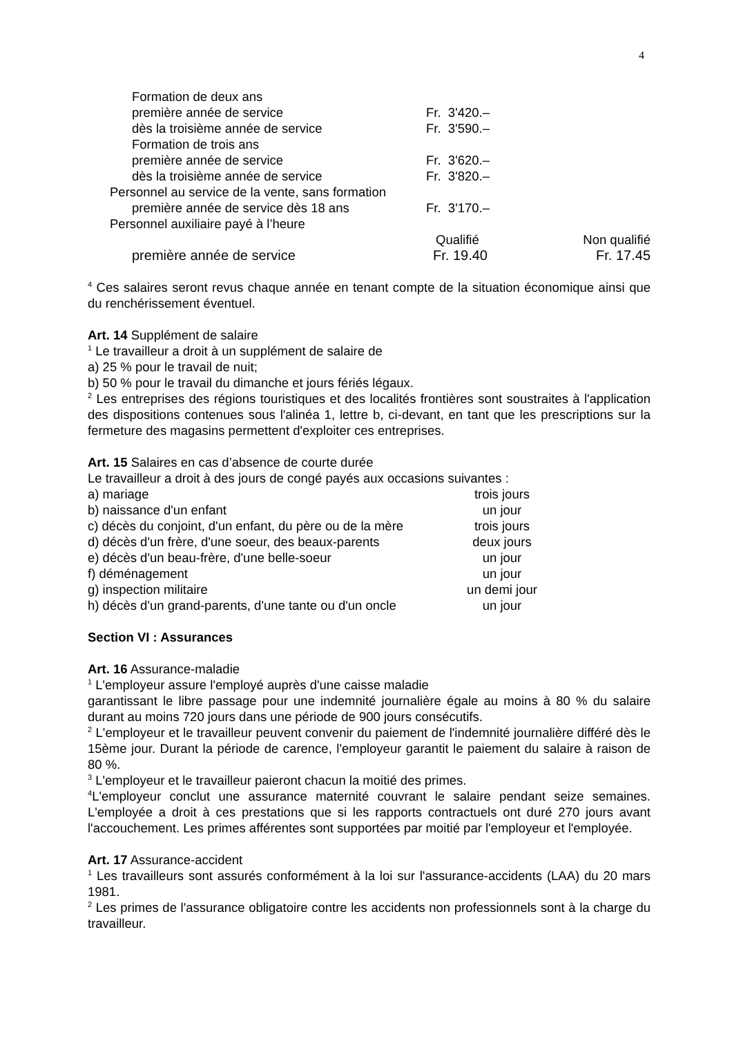4
| Formation de deux ans | | |
| première année de service | Fr. 3'420.– | |
| dès la troisième année de service | Fr. 3'590.– | |
| Formation de trois ans | | |
| première année de service | Fr. 3'620.– | |
| dès la troisième année de service | Fr. 3'820.– | |
| Personnel au service de la vente, sans formation | | |
| première année de service dès 18 ans | Fr. 3'170.– | |
| Personnel auxiliaire payé à l’heure | | |
| | Qualifié | Non qualifié |
| première année de service | Fr. 19.40 | Fr. 17.45 |
<sup>4</sup> Ces salaires seront revus chaque année en tenant compte de la situation économique ainsi que du renchérissement éventuel.
Art. 14 Supplément de salaire
<sup>1</sup> Le travailleur a droit à un supplément de salaire de
a) 25 % pour le travail de nuit;
b) 50 % pour le travail du dimanche et jours fériés légaux.
<sup>2</sup> Les entreprises des régions touristiques et des localités frontières sont soustraites à l'application des dispositions contenues sous l'alinéa 1, lettre b, ci-devant, en tant que les prescriptions sur la fermeture des magasins permettent d'exploiter ces entreprises.
Art. 15 Salaires en cas d’absence de courte durée
Le travailleur a droit à des jours de congé payés aux occasions suivantes :
| a) mariage | trois jours |
| b) naissance d'un enfant | un jour |
| c) décès du conjoint, d'un enfant, du père ou de la mère | trois jours |
| d) décès d'un frère, d'une soeur, des beaux-parents | deux jours |
| e) décès d'un beau-frère, d'une belle-soeur | un jour |
| f) déménagement | un jour |
| g) inspection militaire | un demi jour |
| h) décès d'un grand-parents, d'une tante ou d'un oncle | un jour |
Section VI : Assurances
Art. 16 Assurance-maladie
<sup>1</sup> L'employeur assure l'employé auprès d'une caisse maladie
garantissant le libre passage pour une indemnité journalière égale au moins à 80 % du salaire durant au moins 720 jours dans une période de 900 jours consécutifs.
<sup>2</sup> L'employeur et le travailleur peuvent convenir du paiement de l'indemnité journalière différé dès le 15ème jour. Durant la période de carence, l'employeur garantit le paiement du salaire à raison de 80 %.
<sup>3</sup> L'employeur et le travailleur paieront chacun la moitié des primes.
<sup>4</sup> L'employeur conclut une assurance maternité couvrant le salaire pendant seize semaines. L'employée a droit à ces prestations que si les rapports contractuels ont duré 270 jours avant l'accouchement. Les primes afférentes sont supportées par moitié par l'employeur et l'employée.
Art. 17 Assurance-accident
<sup>1</sup> Les travailleurs sont assurés conformément à la loi sur l'assurance-accidents (LAA) du 20 mars 1981.
<sup>2</sup> Les primes de l'assurance obligatoire contre les accidents non professionnels sont à la charge du travailleur.